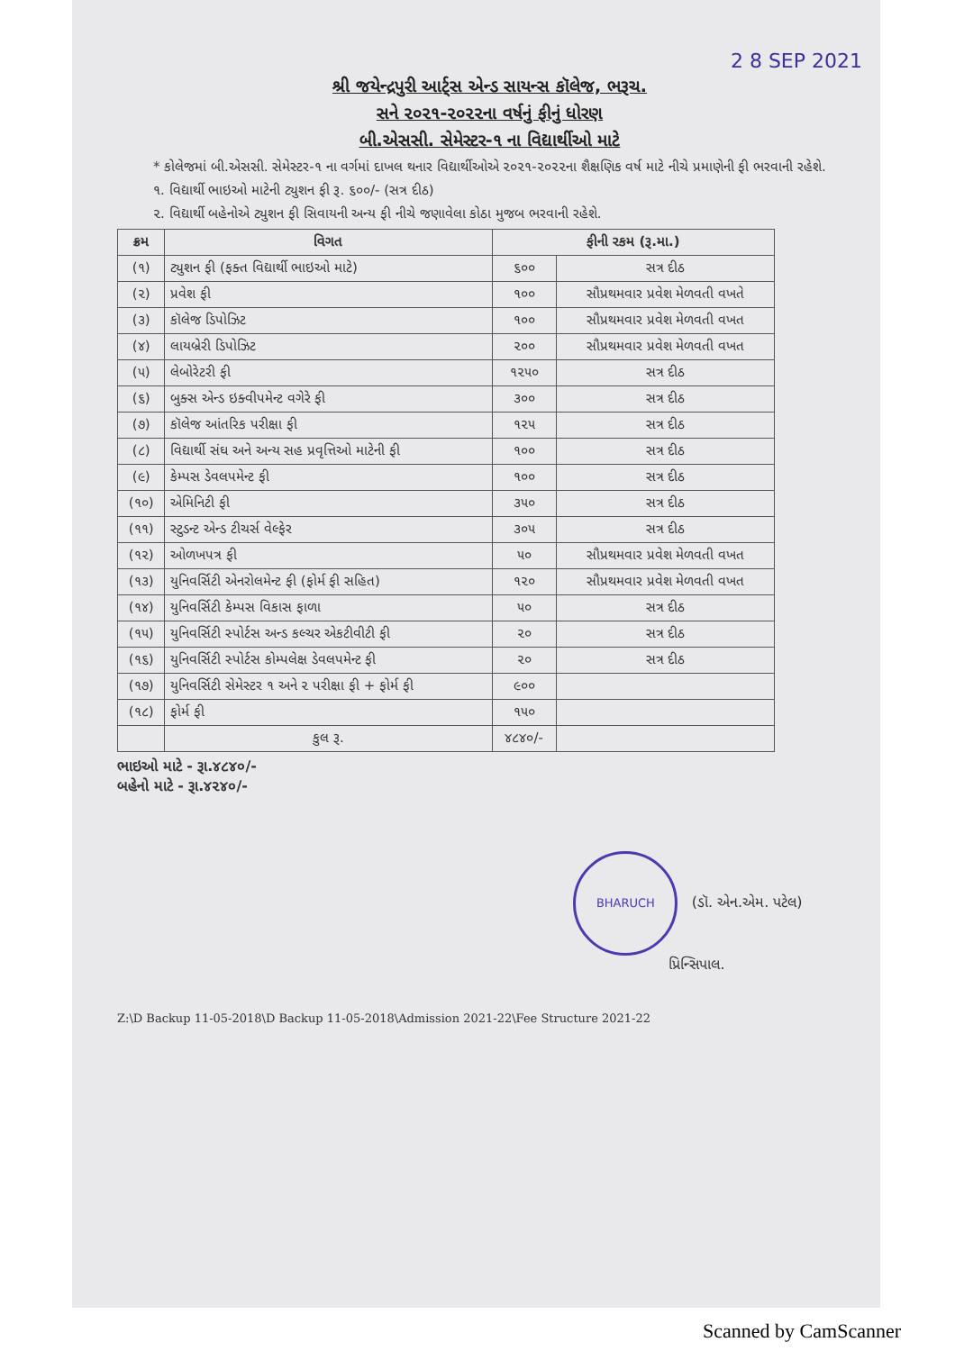2 8 SEP 2021
શ્રી જયેન્દ્રપુરી આર્ટ્સ એન્ડ સાયન્સ કૉલેજ, ભરૂચ.
સને ૨૦૨૧-૨૦૨૨ના વર્ષનું ફીનું ધોરણ
બી.એસસી. સેમેસ્ટર-૧ ના વિદ્યાર્થીઓ માટે
* કોલેજમાં બી.એસસી. સેમેસ્ટર-૧ ના વર્ગમાં દાખલ થનાર વિદ્યાર્થીઓએ ૨૦૨૧-૨૦૨૨ના શૈક્ષણિક વર્ષ માટે નીચે પ્રમાણેની ફી ભરવાની રહેશે.
૧. વિદ્યાર્થી ભાઇઓ માટેની ટ્યુશન ફી રૂ. ૬૦૦/- (સત્ર દીઠ)
૨. વિદ્યાર્થી બહેનોએ ટ્યુશન ફી સિવાયની અન્ય ફી નીચે જણાવેલા કોઠા મુજબ ભરવાની રહેશે.
| ક્રમ | વિગત | ફીની રકમ (રૂ.મા.) | |
| --- | --- | --- | --- |
| (૧) | ટ્યુશન ફી (ફક્ત વિદ્યાર્થી ભાઇઓ માટે) | ૬૦૦ | સત્ર દીઠ |
| (૨) | પ્રવેશ ફી | ૧૦૦ | સૌપ્રથમવાર પ્રવેશ મેળવતી વખતે |
| (૩) | કૉલેજ ડિપોઝિટ | ૧૦૦ | સૌપ્રથમવાર પ્રવેશ મેળવતી વખત |
| (૪) | લાયબ્રેરી ડિપોઝિટ | ૨૦૦ | સૌપ્રથમવાર પ્રવેશ મેળવતી વખત |
| (૫) | લેબોરેટરી ફી | ૧૨૫૦ | સત્ર દીઠ |
| (૬) | બુક્સ એન્ડ ઇક્વીપમેન્ટ વગેરે ફી | ૩૦૦ | સત્ર દીઠ |
| (૭) | કૉલેજ આંતરિક પરીક્ષા ફી | ૧૨૫ | સત્ર દીઠ |
| (૮) | વિદ્યાર્થી સંઘ અને અન્ય સહ પ્રવૃત્તિઓ માટેની ફી | ૧૦૦ | સત્ર દીઠ |
| (૯) | કેમ્પસ ડેવલપમેન્ટ ફી | ૧૦૦ | સત્ર દીઠ |
| (૧૦) | એમિનિટી ફી | ૩૫૦ | સત્ર દીઠ |
| (૧૧) | સ્ટુડન્ટ એન્ડ ટીચર્સ વેલ્ફેર | ૩૦૫ | સત્ર દીઠ |
| (૧૨) | ઓળખપત્ર ફી | ૫૦ | સૌપ્રથમવાર પ્રવેશ મેળવતી વખત |
| (૧૩) | યુનિવર્સિટી એનરોલમેન્ટ ફી (ફોર્મ ફી સહિત) | ૧૨૦ | સૌપ્રથમવાર પ્રવેશ મેળવતી વખત |
| (૧૪) | યુનિવર્સિટી કેમ્પસ વિકાસ ફાળા | ૫૦ | સત્ર દીઠ |
| (૧૫) | યુનિવર્સિટી સ્પોર્ટસ અન્ડ કલ્ચર એકટીવીટી ફી | ૨૦ | સત્ર દીઠ |
| (૧૬) | યુનિવર્સિટી સ્પોર્ટસ કોમ્પલેક્ષ ડેવલપમેન્ટ ફી | ૨૦ | સત્ર દીઠ |
| (૧૭) | યુનિવર્સિટી સેમેસ્ટર ૧ અને ૨ પરીક્ષા ફી + ફોર્મ ફી | ૯૦૦ | |
| (૧૮) | ફોર્મ ફી | ૧૫૦ | |
| | કુલ રૂ. | ૪૮૪૦/- | |
ભાઇઓ માટે - રૂા.૪૮૪૦/-
બહેનો માટે - રૂા.૪૨૪૦/-
BHARUCH (ડૉ. એન.એમ. પટેલ)
પ્રિન્સિપાલ.
Z:\D Backup 11-05-2018\D Backup 11-05-2018\Admission 2021-22\Fee Structure 2021-22
Scanned by CamScanner